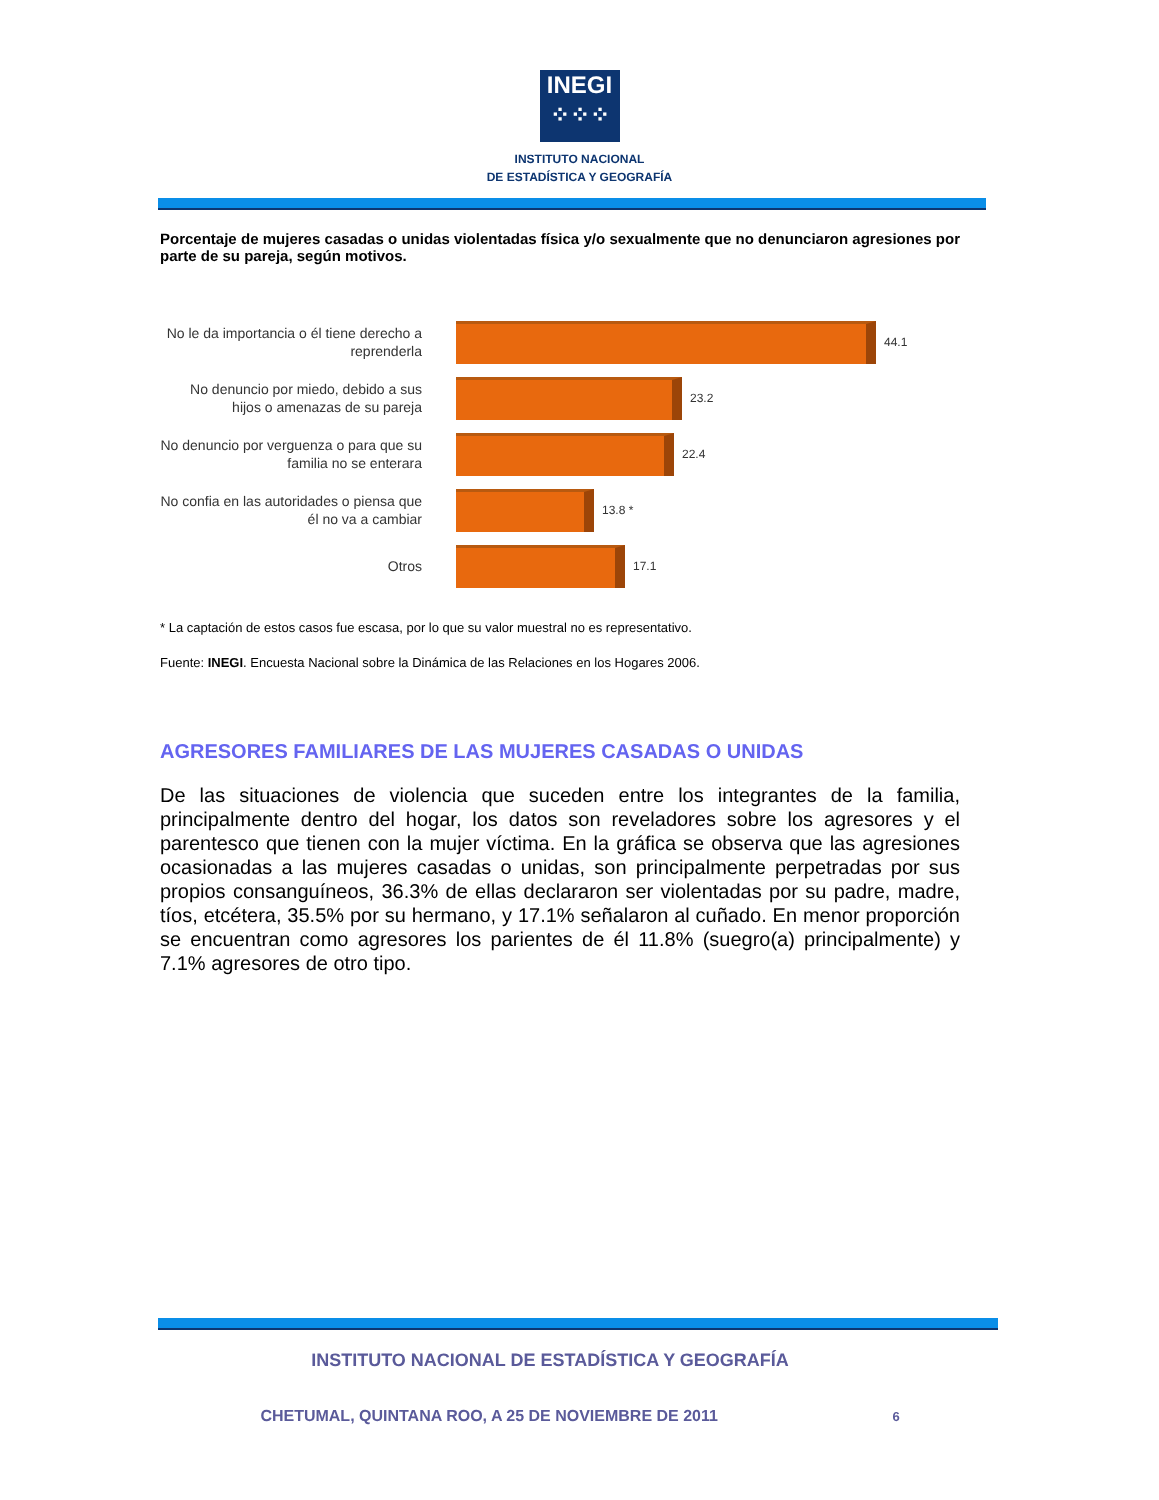INEGI
⁘⁘⁘
INSTITUTO NACIONAL
DE ESTADÍSTICA Y GEOGRAFÍA
Porcentaje de mujeres casadas o unidas violentadas física y/o sexualmente que no denunciaron agresiones por parte de su pareja, según motivos.
No le da importancia o él tiene derecho a reprenderla
44.1
No denuncio por miedo, debido a sus hijos o amenazas de su pareja
23.2
No denuncio por verguenza o para que su familia no se enterara
22.4
No confia en las autoridades o piensa que él no va a cambiar
13.8 *
Otros
17.1
* La captación de estos casos fue escasa, por lo que su valor muestral no es representativo.
Fuente: INEGI. Encuesta Nacional sobre la Dinámica de las Relaciones en los Hogares 2006.
AGRESORES FAMILIARES DE LAS MUJERES CASADAS O UNIDAS
De las situaciones de violencia que suceden entre los integrantes de la familia, principalmente dentro del hogar, los datos son reveladores sobre los agresores y el parentesco que tienen con la mujer víctima. En la gráfica se observa que las agresiones ocasionadas a las mujeres casadas o unidas, son principalmente perpetradas por sus propios consanguíneos, 36.3% de ellas declararon ser violentadas por su padre, madre, tíos, etcétera, 35.5% por su hermano, y 17.1% señalaron al cuñado. En menor proporción se encuentran como agresores los parientes de él 11.8% (suegro(a) principalmente) y 7.1% agresores de otro tipo.
INSTITUTO NACIONAL DE ESTADÍSTICA Y GEOGRAFÍA
CHETUMAL, QUINTANA ROO, A 25 DE NOVIEMBRE DE 2011 6